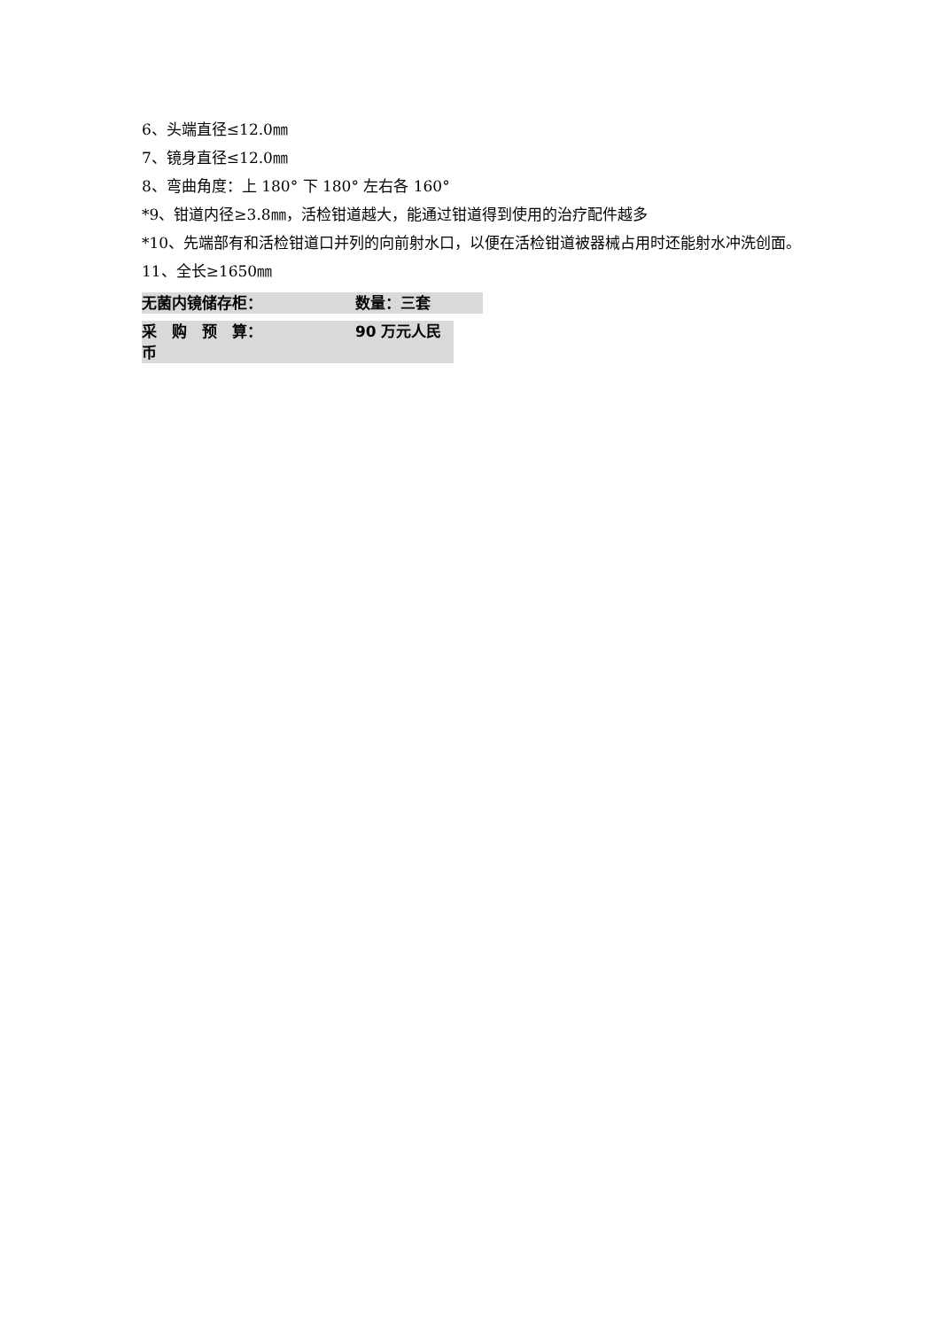6、头端直径≤12.0㎜
7、镜身直径≤12.0㎜
8、弯曲角度：上 180° 下 180° 左右各 160°
*9、钳道内径≥3.8㎜，活检钳道越大，能通过钳道得到使用的治疗配件越多
*10、先端部有和活检钳道口并列的向前射水口，以便在活检钳道被器械占用时还能射水冲洗创面。
11、全长≥1650㎜
无菌内镜储存柜： 数量：三套
采　购　预　算： 90 万元人民币